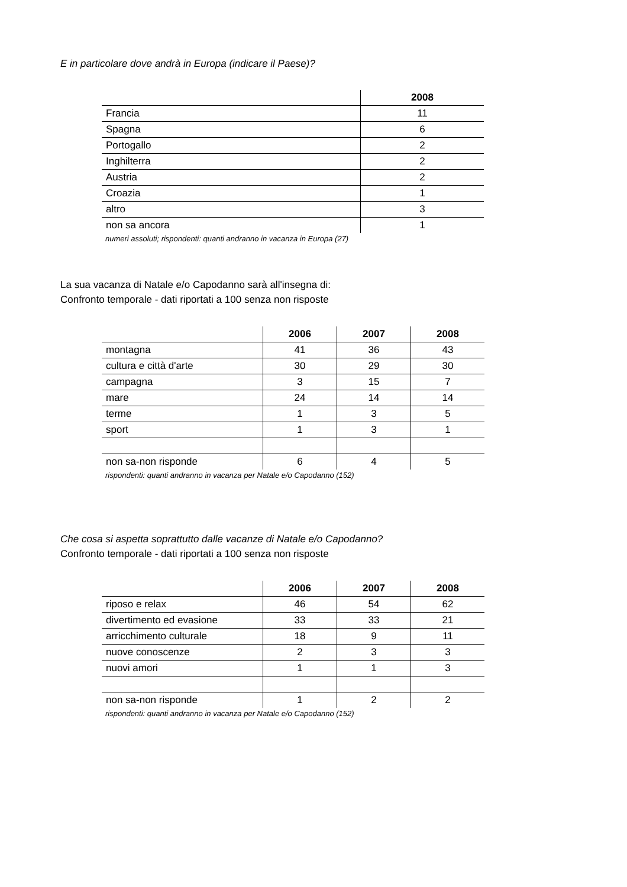E in particolare dove andrà in Europa (indicare il Paese)?
| | 2008 |
| --- | --- |
| Francia | 11 |
| Spagna | 6 |
| Portogallo | 2 |
| Inghilterra | 2 |
| Austria | 2 |
| Croazia | 1 |
| altro | 3 |
| non sa ancora | 1 |
numeri assoluti; rispondenti: quanti andranno in vacanza in Europa (27)
La sua vacanza di Natale e/o Capodanno sarà all'insegna di:
Confronto temporale - dati riportati a 100 senza non risposte
| | 2006 | 2007 | 2008 |
| --- | --- | --- | --- |
| montagna | 41 | 36 | 43 |
| cultura e città d'arte | 30 | 29 | 30 |
| campagna | 3 | 15 | 7 |
| mare | 24 | 14 | 14 |
| terme | 1 | 3 | 5 |
| sport | 1 | 3 | 1 |
| non sa-non risponde | 6 | 4 | 5 |
rispondenti: quanti andranno in vacanza per Natale e/o Capodanno (152)
Che cosa si aspetta soprattutto dalle vacanze di Natale e/o Capodanno?
Confronto temporale - dati riportati a 100 senza non risposte
| | 2006 | 2007 | 2008 |
| --- | --- | --- | --- |
| riposo e relax | 46 | 54 | 62 |
| divertimento ed evasione | 33 | 33 | 21 |
| arricchimento culturale | 18 | 9 | 11 |
| nuove conoscenze | 2 | 3 | 3 |
| nuovi amori | 1 | 1 | 3 |
| non sa-non risponde | 1 | 2 | 2 |
rispondenti: quanti andranno in vacanza per Natale e/o Capodanno (152)